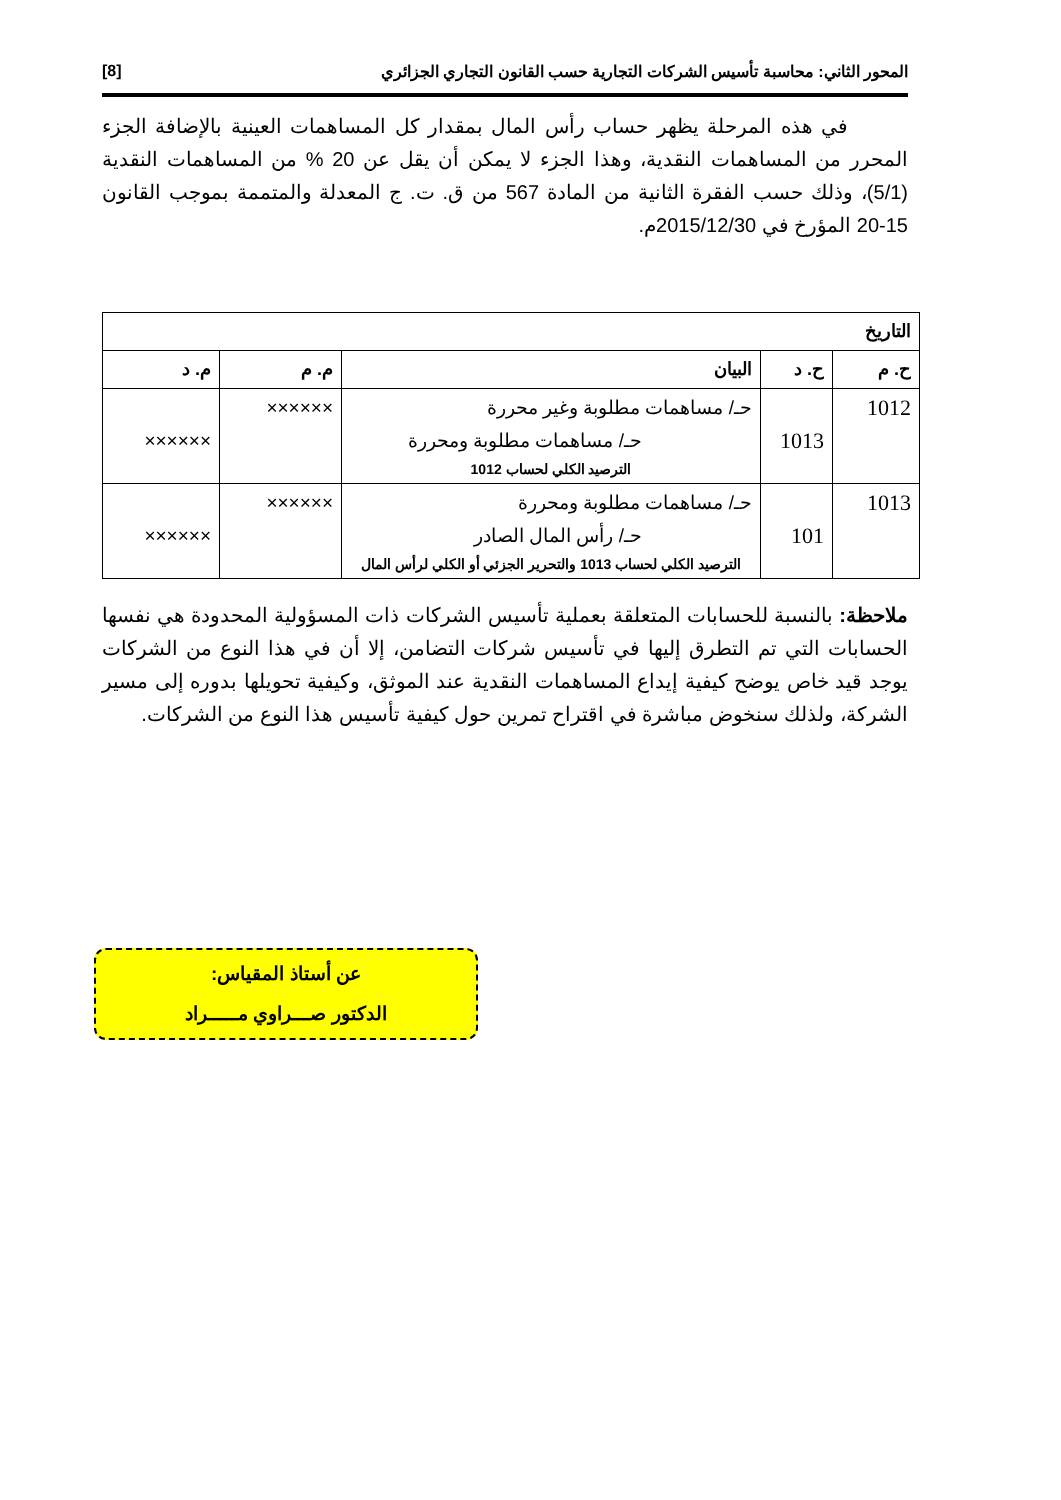المحور الثاني: محاسبة تأسيس الشركات التجارية حسب القانون التجاري الجزائري [8]
في هذه المرحلة يظهر حساب رأس المال بمقدار كل المساهمات العينية بالإضافة الجزء المحرر من المساهمات النقدية، وهذا الجزء لا يمكن أن يقل عن 20 % من المساهمات النقدية (5/1)، وذلك حسب الفقرة الثانية من المادة 567 من ق. ت. ج المعدلة والمتممة بموجب القانون 15-20 المؤرخ في 2015/12/30م.
| التاريخ | | | | |
| --- | --- | --- | --- | --- |
| ح. م | ح. د | البيان | م. م | م. د |
| 1012 | 1013 | حـ/ مساهمات مطلوبة وغير محررة حـ/ مساهمات مطلوبة ومحررة الترصيد الكلي لحساب 1012 | ×××××× | ×××××× |
| 1013 | 101 | حـ/ مساهمات مطلوبة ومحررة حـ/ رأس المال الصادر الترصيد الكلي لحساب 1013 والتحرير الجزئي أو الكلي لرأس المال | ×××××× | ×××××× |
ملاحظة: بالنسبة للحسابات المتعلقة بعملية تأسيس الشركات ذات المسؤولية المحدودة هي نفسها الحسابات التي تم التطرق إليها في تأسيس شركات التضامن، إلا أن في هذا النوع من الشركات يوجد قيد خاص يوضح كيفية إيداع المساهمات النقدية عند الموثق، وكيفية تحويلها بدوره إلى مسير الشركة، ولذلك سنخوض مباشرة في اقتراح تمرين حول كيفية تأسيس هذا النوع من الشركات.
عن أستاذ المقياس:
الدكتور صـــراوي مـــــراد